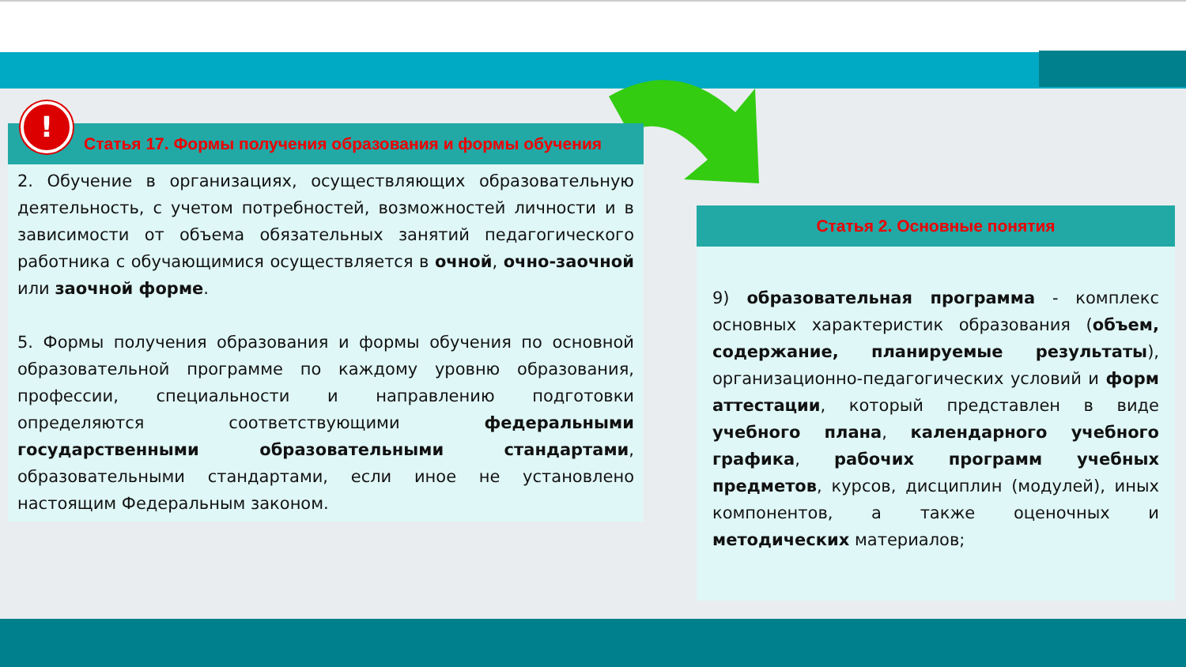!
Статья 17. Формы получения образования и формы обучения
2. Обучение в организациях, осуществляющих образовательную деятельность, с учетом потребностей, возможностей личности и в зависимости от объема обязательных занятий педагогического работника с обучающимися осуществляется в очной, очно-заочной или заочной форме.
5. Формы получения образования и формы обучения по основной образовательной программе по каждому уровню образования, профессии, специальности и направлению подготовки определяются соответствующими федеральными государственными образовательными стандартами, образовательными стандартами, если иное не установлено настоящим Федеральным законом.
Статья 2. Основные понятия
9) образовательная программа - комплекс основных характеристик образования (объем, содержание, планируемые результаты), организационно-педагогических условий и форм аттестации, который представлен в виде учебного плана, календарного учебного графика, рабочих программ учебных предметов, курсов, дисциплин (модулей), иных компонентов, а также оценочных и методических материалов;